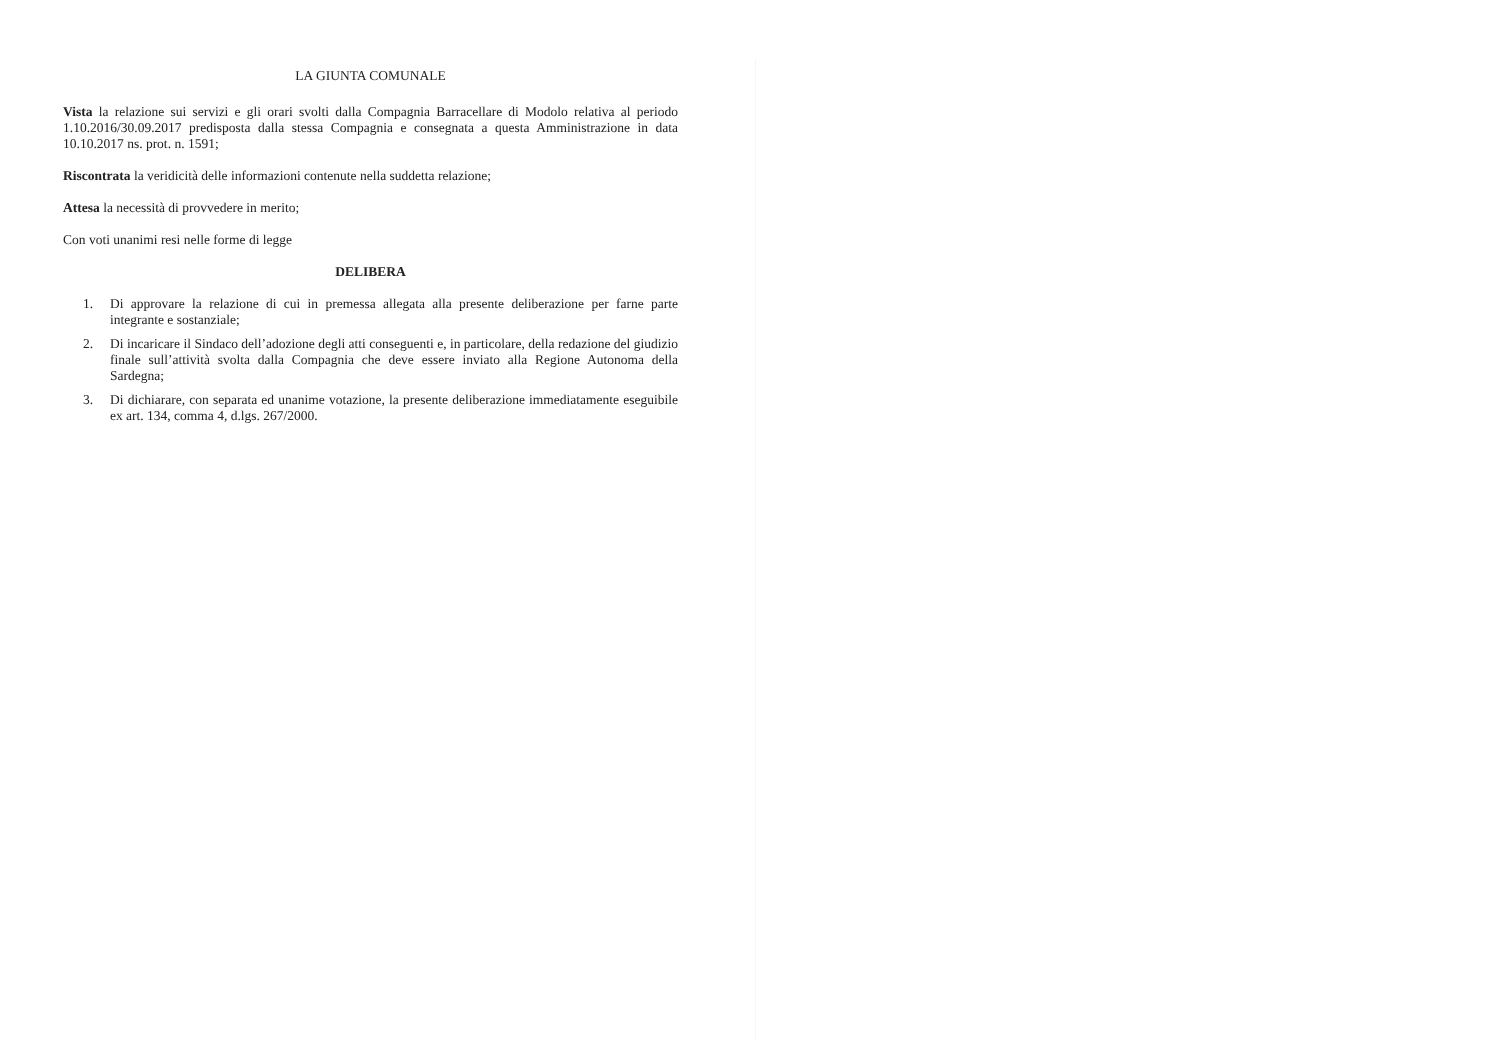LA GIUNTA COMUNALE
Vista la relazione sui servizi e gli orari svolti dalla Compagnia Barracellare di Modolo relativa al periodo 1.10.2016/30.09.2017 predisposta dalla stessa Compagnia e consegnata a questa Amministrazione in data 10.10.2017 ns. prot. n. 1591;
Riscontrata la veridicità delle informazioni contenute nella suddetta relazione;
Attesa la necessità di provvedere in merito;
Con voti unanimi resi nelle forme di legge
DELIBERA
1. Di approvare la relazione di cui in premessa allegata alla presente deliberazione per farne parte integrante e sostanziale;
2. Di incaricare il Sindaco dell’adozione degli atti conseguenti e, in particolare, della redazione del giudizio finale sull’attività svolta dalla Compagnia che deve essere inviato alla Regione Autonoma della Sardegna;
3. Di dichiarare, con separata ed unanime votazione, la presente deliberazione immediatamente eseguibile ex art. 134, comma 4, d.lgs. 267/2000.